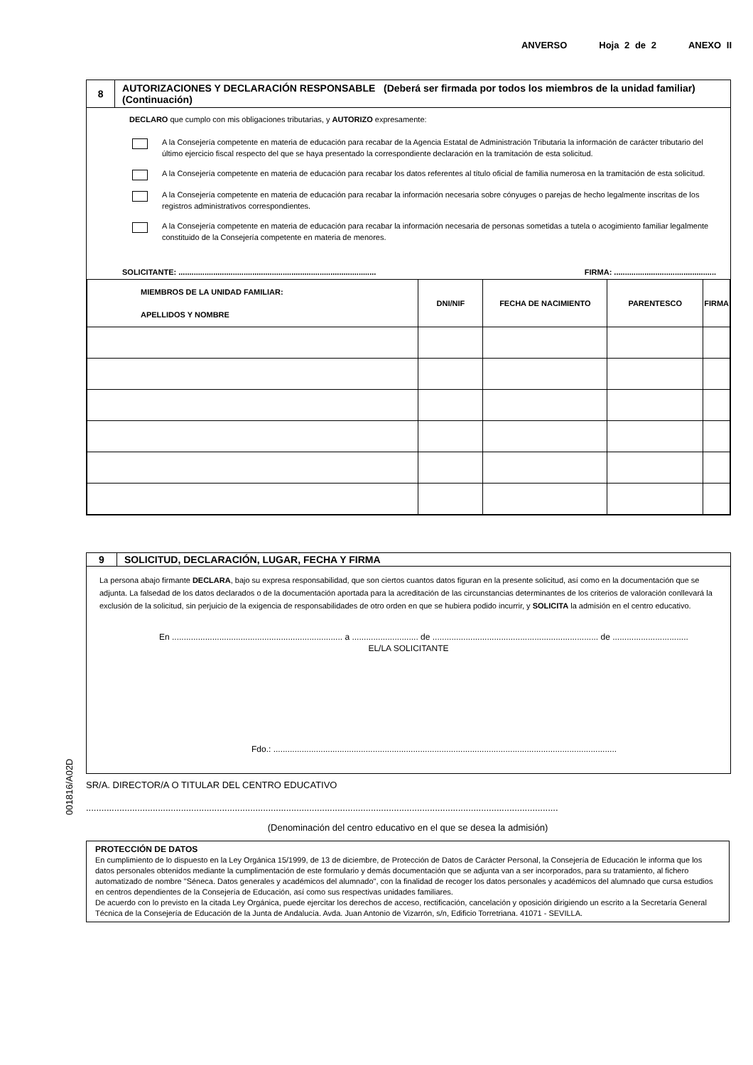ANVERSO Hoja 2 de 2 ANEXO II
8
AUTORIZACIONES Y DECLARACIÓN RESPONSABLE (Deberá ser firmada por todos los miembros de la unidad familiar) (Continuación)
DECLARO que cumplo con mis obligaciones tributarias, y AUTORIZO expresamente:
A la Consejería competente en materia de educación para recabar de la Agencia Estatal de Administración Tributaria la información de carácter tributario del último ejercicio fiscal respecto del que se haya presentado la correspondiente declaración en la tramitación de esta solicitud.
A la Consejería competente en materia de educación para recabar los datos referentes al título oficial de familia numerosa en la tramitación de esta solicitud.
A la Consejería competente en materia de educación para recabar la información necesaria sobre cónyuges o parejas de hecho legalmente inscritas de los registros administrativos correspondientes.
A la Consejería competente en materia de educación para recabar la información necesaria de personas sometidas a tutela o acogimiento familiar legalmente constituido de la Consejería competente en materia de menores.
SOLICITANTE: ........................................................................................... FIRMA: ...............................................
| MIEMBROS DE LA UNIDAD FAMILIAR: APELLIDOS Y NOMBRE | DNI/NIF | FECHA DE NACIMIENTO | PARENTESCO | FIRMA |
| --- | --- | --- | --- | --- |
9 SOLICITUD, DECLARACIÓN, LUGAR, FECHA Y FIRMA
La persona abajo firmante DECLARA, bajo su expresa responsabilidad, que son ciertos cuantos datos figuran en la presente solicitud, así como en la documentación que se adjunta. La falsedad de los datos declarados o de la documentación aportada para la acreditación de las circunstancias determinantes de los criterios de valoración conllevará la exclusión de la solicitud, sin perjuicio de la exigencia de responsabilidades de otro orden en que se hubiera podido incurrir, y SOLICITA la admisión en el centro educativo.
En ........................................................................ a ............................ de ...................................................................... de ................................
EL/LA SOLICITANTE
Fdo.: .................................................................................................................................................
SR/A. DIRECTOR/A O TITULAR DEL CENTRO EDUCATIVO
........................................................................................................................................................................................
(Denominación del centro educativo en el que se desea la admisión)
001816/A02D
PROTECCIÓN DE DATOS
En cumplimiento de lo dispuesto en la Ley Orgánica 15/1999, de 13 de diciembre, de Protección de Datos de Carácter Personal, la Consejería de Educación le informa que los datos personales obtenidos mediante la cumplimentación de este formulario y demás documentación que se adjunta van a ser incorporados, para su tratamiento, al fichero automatizado de nombre "Séneca. Datos generales y académicos del alumnado", con la finalidad de recoger los datos personales y académicos del alumnado que cursa estudios en centros dependientes de la Consejería de Educación, así como sus respectivas unidades familiares.
De acuerdo con lo previsto en la citada Ley Orgánica, puede ejercitar los derechos de acceso, rectificación, cancelación y oposición dirigiendo un escrito a la Secretaría General Técnica de la Consejería de Educación de la Junta de Andalucía. Avda. Juan Antonio de Vizarrón, s/n, Edificio Torretriana. 41071 - SEVILLA.